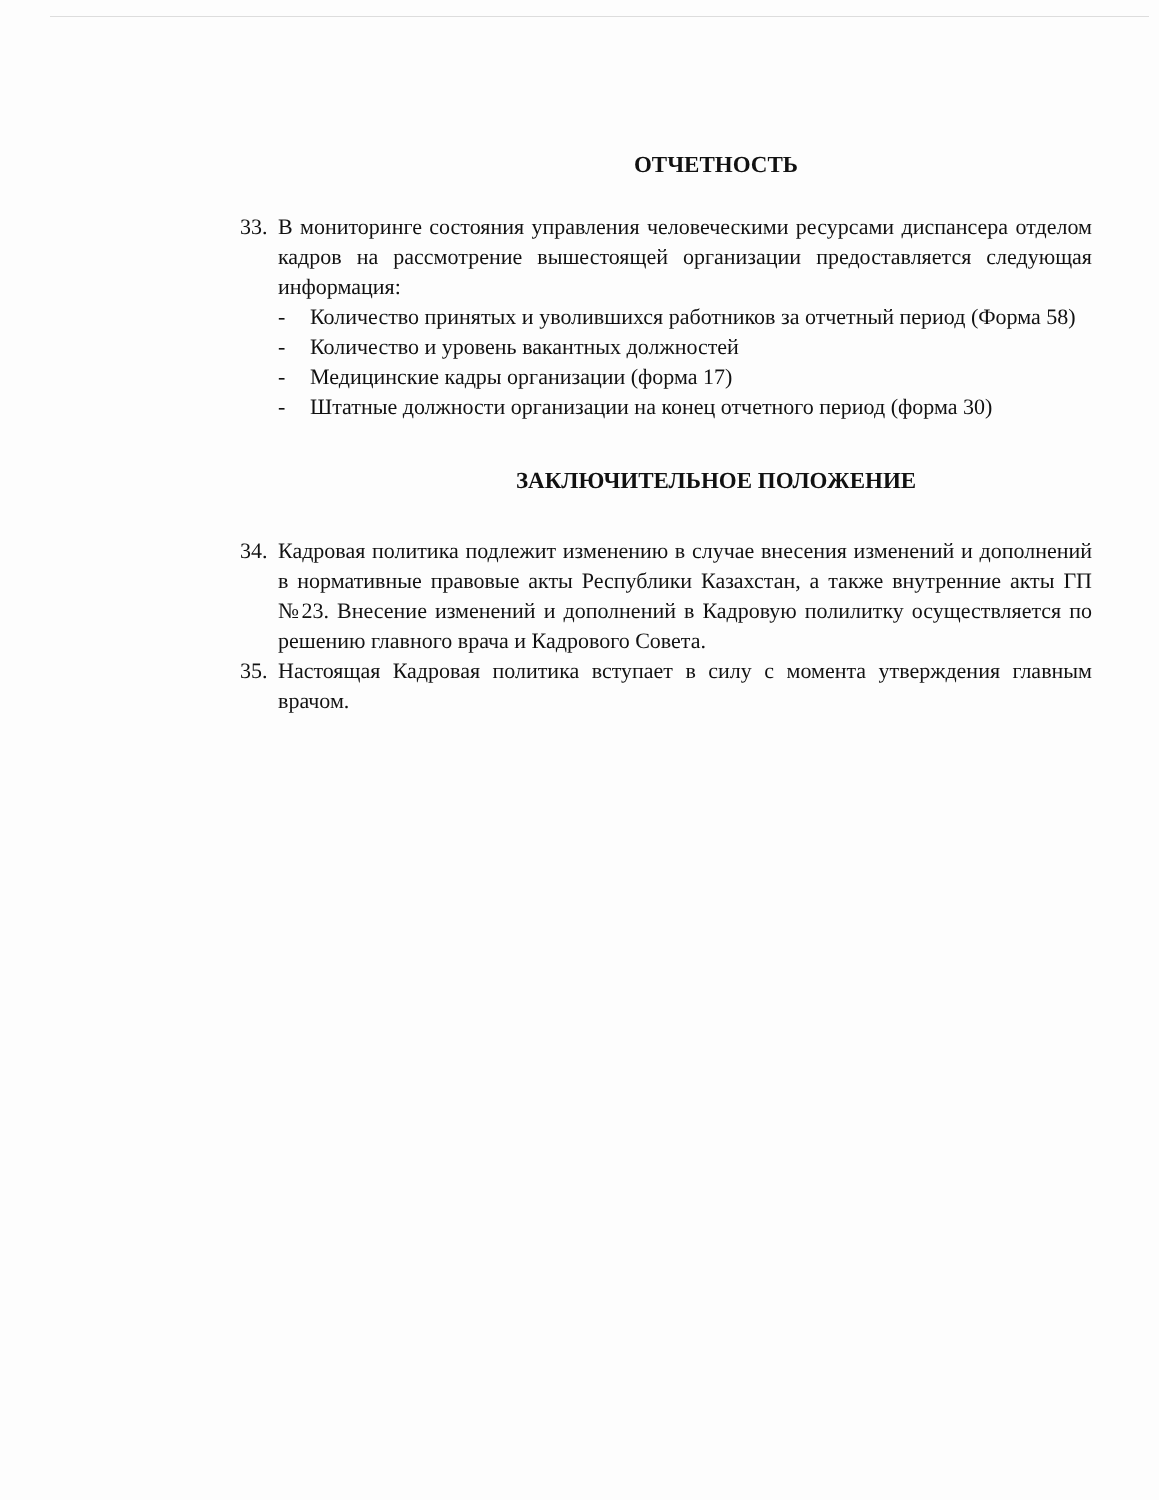ОТЧЕТНОСТЬ
33.
В мониторинге состояния управления человеческими ресурсами диспансера отделом кадров на рассмотрение вышестоящей организации предоставляется следующая информация:
- Количество принятых и уволившихся работников за отчетный период (Форма 58)
- Количество и уровень вакантных должностей
- Медицинские кадры организации (форма 17)
- Штатные должности организации на конец отчетного период (форма 30)
ЗАКЛЮЧИТЕЛЬНОЕ ПОЛОЖЕНИЕ
34.
Кадровая политика подлежит изменению в случае внесения изменений и дополнений в нормативные правовые акты Республики Казахстан, а также внутренние акты ГП №23. Внесение изменений и дополнений в Кадровую полилитку осуществляется по решению главного врача и Кадрового Совета.
35.
Настоящая Кадровая политика вступает в силу с момента утверждения главным врачом.